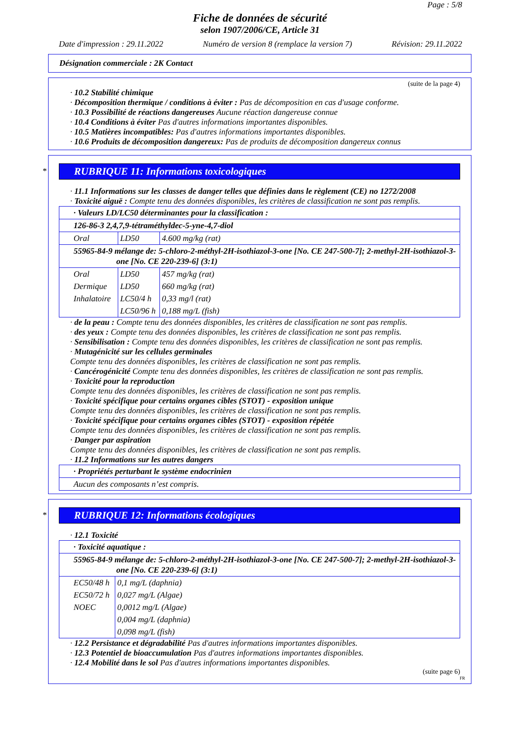Page : 5/8
Fiche de données de sécurité
selon 1907/2006/CE, Article 31
Date d'impression : 29.11.2022 Numéro de version 8 (remplace la version 7) Révision: 29.11.2022
Désignation commerciale : 2K Contact
(suite de la page 4)
· 10.2 Stabilité chimique
· Décomposition thermique / conditions à éviter : Pas de décomposition en cas d'usage conforme.
· 10.3 Possibilité de réactions dangereuses Aucune réaction dangereuse connue
· 10.4 Conditions à éviter Pas d'autres informations importantes disponibles.
· 10.5 Matières incompatibles: Pas d'autres informations importantes disponibles.
· 10.6 Produits de décomposition dangereux: Pas de produits de décomposition dangereux connus
*
RUBRIQUE 11: Informations toxicologiques
· 11.1 Informations sur les classes de danger telles que définies dans le règlement (CE) no 1272/2008
· Toxicité aiguë : Compte tenu des données disponibles, les critères de classification ne sont pas remplis.
| · Valeurs LD/LC50 déterminantes pour la classification : | | |
| 126-86-3 2,4,7,9-tétraméthyldec-5-yne-4,7-diol | | |
| Oral | LD50 | 4.600 mg/kg (rat) |
| 55965-84-9 mélange de: 5-chloro-2-méthyl-2H-isothiazol-3-one [No. CE 247-500-7]; 2-methyl-2H-isothiazol-3-one [No. CE 220-239-6] (3:1) | | |
| Oral | LD50 | 457 mg/kg (rat) |
| Dermique | LD50 | 660 mg/kg (rat) |
| Inhalatoire | LC50/4 h | 0,33 mg/l (rat) |
| | LC50/96 h | 0,188 mg/L (fish) |
· de la peau : Compte tenu des données disponibles, les critères de classification ne sont pas remplis.
· des yeux : Compte tenu des données disponibles, les critères de classification ne sont pas remplis.
· Sensibilisation : Compte tenu des données disponibles, les critères de classification ne sont pas remplis.
· Mutagénicité sur les cellules germinales
Compte tenu des données disponibles, les critères de classification ne sont pas remplis.
· Cancérogénicité Compte tenu des données disponibles, les critères de classification ne sont pas remplis.
· Toxicité pour la reproduction
Compte tenu des données disponibles, les critères de classification ne sont pas remplis.
· Toxicité spécifique pour certains organes cibles (STOT) - exposition unique
Compte tenu des données disponibles, les critères de classification ne sont pas remplis.
· Toxicité spécifique pour certains organes cibles (STOT) - exposition répétée
Compte tenu des données disponibles, les critères de classification ne sont pas remplis.
· Danger par aspiration
Compte tenu des données disponibles, les critères de classification ne sont pas remplis.
· 11.2 Informations sur les autres dangers
| · Propriétés perturbant le système endocrinien |
| Aucun des composants n’est compris. |
*
RUBRIQUE 12: Informations écologiques
· 12.1 Toxicité
| · Toxicité aquatique : | |
| 55965-84-9 mélange de: 5-chloro-2-méthyl-2H-isothiazol-3-one [No. CE 247-500-7]; 2-methyl-2H-isothiazol-3-one [No. CE 220-239-6] (3:1) | |
| EC50/48 h | 0,1 mg/L (daphnia) |
| EC50/72 h | 0,027 mg/L (Algae) |
| NOEC | 0,0012 mg/L (Algae) |
| | 0,004 mg/L (daphnia) |
| | 0,098 mg/L (fish) |
· 12.2 Persistance et dégradabilité Pas d'autres informations importantes disponibles.
· 12.3 Potentiel de bioaccumulation Pas d'autres informations importantes disponibles.
· 12.4 Mobilité dans le sol Pas d'autres informations importantes disponibles.
(suite page 6)
FR